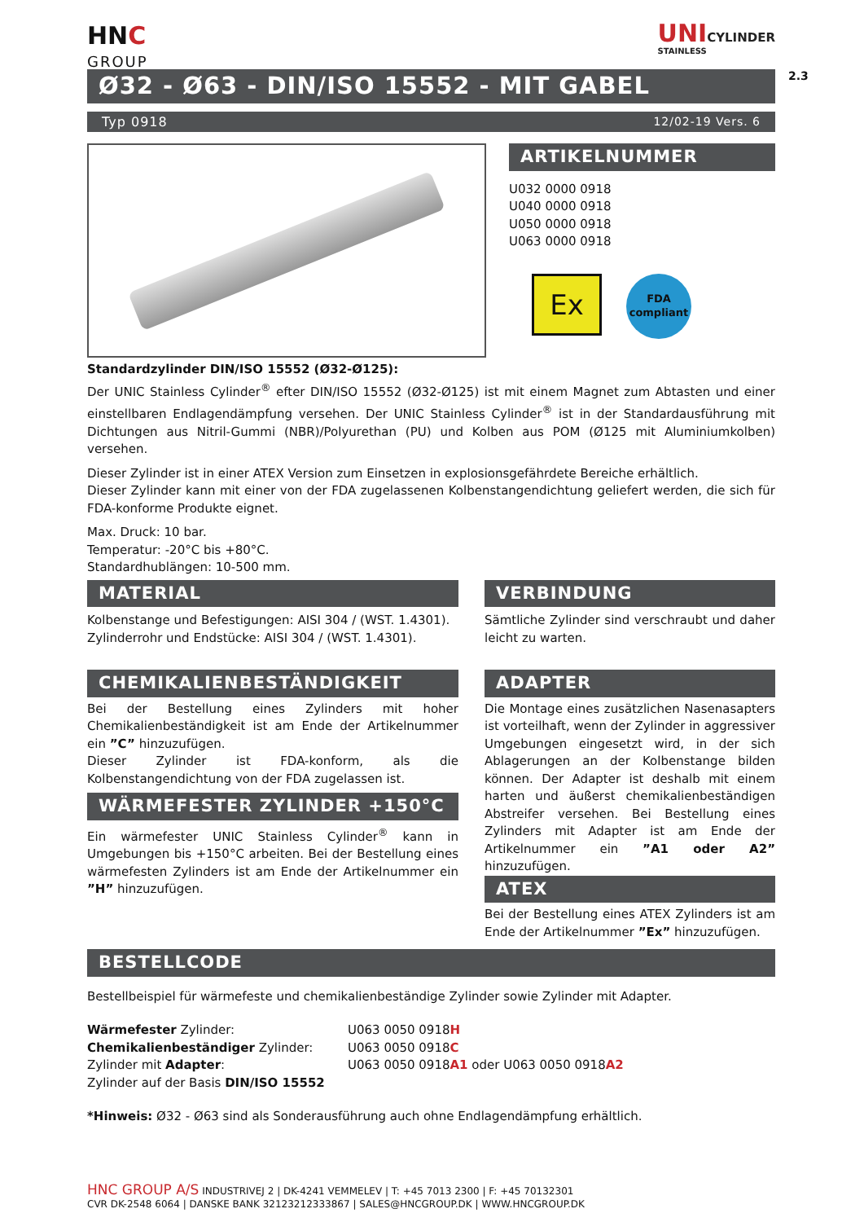2.3
HNC
GROUP
UNICYLINDER
STAINLESS
Ø32 - Ø63 - DIN/ISO 15552 - MIT GABEL
Typ 0918 12/02-19 Vers. 6
ARTIKELNUMMER
U032 0000 0918
U040 0000 0918
U050 0000 0918
U063 0000 0918
Ex
FDA
compliant
Standardzylinder DIN/ISO 15552 (Ø32-Ø125):
Der UNIC Stainless Cylinder<sup>®</sup> efter DIN/ISO 15552 (Ø32-Ø125) ist mit einem Magnet zum Abtasten und einer einstellbaren Endlagendämpfung versehen. Der UNIC Stainless Cylinder<sup>®</sup> ist in der Standardausführung mit Dichtungen aus Nitril-Gummi (NBR)/Polyurethan (PU) und Kolben aus POM (Ø125 mit Aluminiumkolben) versehen.
Dieser Zylinder ist in einer ATEX Version zum Einsetzen in explosionsgefährdete Bereiche erhältlich.
Dieser Zylinder kann mit einer von der FDA zugelassenen Kolbenstangendichtung geliefert werden, die sich für FDA-konforme Produkte eignet.
Max. Druck: 10 bar.
Temperatur: -20°C bis +80°C.
Standardhublängen: 10-500 mm.
MATERIAL
Kolbenstange und Befestigungen: AISI 304 / (WST. 1.4301).
Zylinderrohr und Endstücke: AISI 304 / (WST. 1.4301).
CHEMIKALIENBESTÄNDIGKEIT
Bei der Bestellung eines Zylinders mit hoher Chemikalienbeständigkeit ist am Ende der Artikelnummer ein ”C” hinzuzufügen.
Dieser Zylinder ist FDA-konform, als die Kolbenstangendichtung von der FDA zugelassen ist.
WÄRMEFESTER ZYLINDER +150°C
Ein wärmefester UNIC Stainless Cylinder<sup>®</sup> kann in Umgebungen bis +150°C arbeiten. Bei der Bestellung eines wärmefesten Zylinders ist am Ende der Artikelnummer ein ”H” hinzuzufügen.
VERBINDUNG
Sämtliche Zylinder sind verschraubt und daher leicht zu warten.
ADAPTER
Die Montage eines zusätzlichen Nasenasapters ist vorteilhaft, wenn der Zylinder in aggressiver Umgebungen eingesetzt wird, in der sich Ablagerungen an der Kolbenstange bilden können. Der Adapter ist deshalb mit einem harten und äußerst chemikalienbeständigen Abstreifer versehen. Bei Bestellung eines Zylinders mit Adapter ist am Ende der Artikelnummer ein ”A1 oder A2” hinzuzufügen.
ATEX
Bei der Bestellung eines ATEX Zylinders ist am Ende der Artikelnummer ”Ex” hinzuzufügen.
BESTELLCODE
Bestellbeispiel für wärmefeste und chemikalienbeständige Zylinder sowie Zylinder mit Adapter.
Wärmefester Zylinder:
Chemikalienbeständiger Zylinder:
Zylinder mit Adapter:
Zylinder auf der Basis DIN/ISO 15552
U063 0050 0918H
U063 0050 0918C
U063 0050 0918A1 oder U063 0050 0918A2
*Hinweis: Ø32 - Ø63 sind als Sonderausführung auch ohne Endlagendämpfung erhältlich.
HNC GROUP A/S INDUSTRIVEJ 2 | DK-4241 VEMMELEV | T: +45 7013 2300 | F: +45 70132301
CVR DK-2548 6064 | DANSKE BANK 32123212333867 | SALES@HNCGROUP.DK | WWW.HNCGROUP.DK